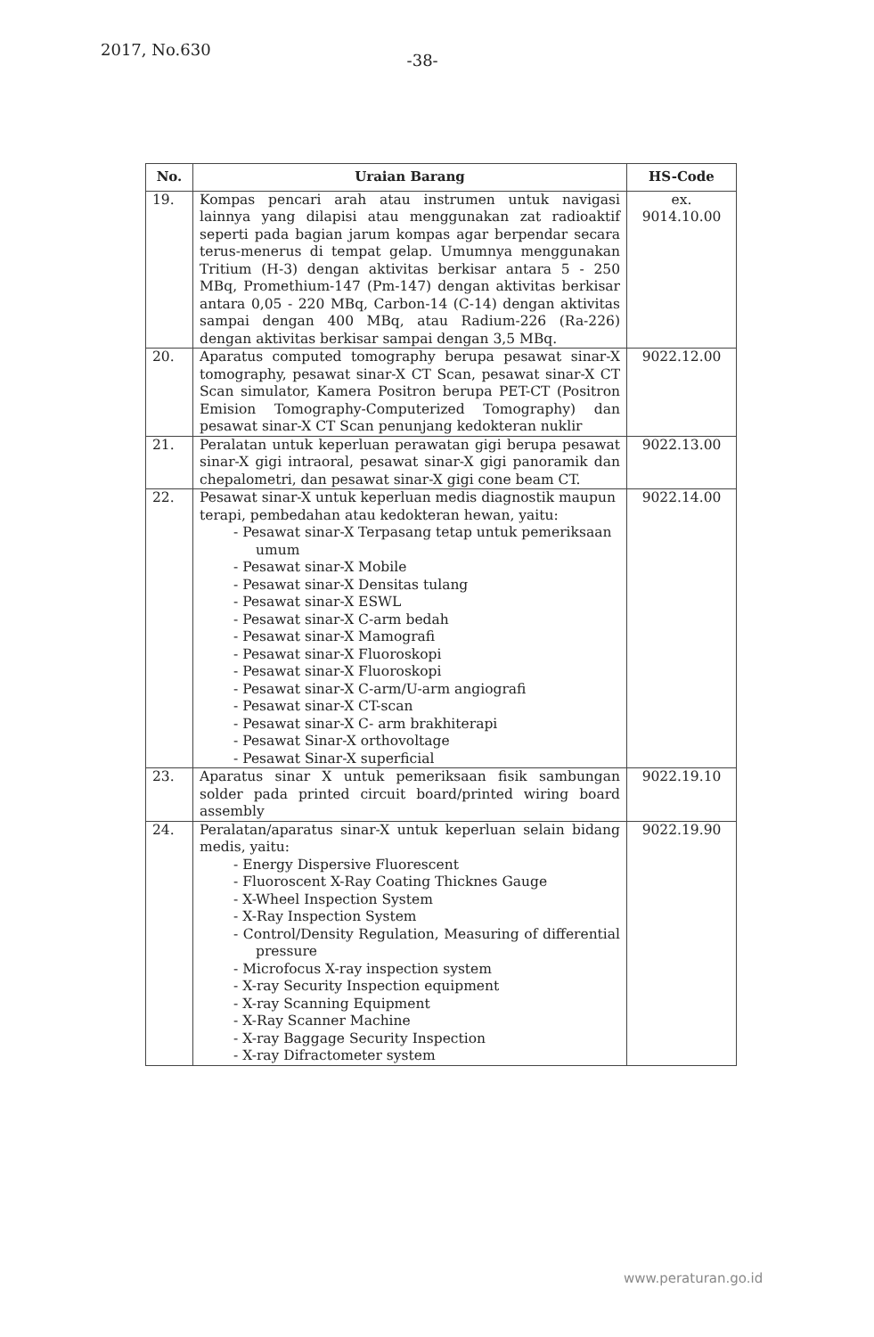2017, No.630 -38-
| No. | Uraian Barang | HS-Code |
| --- | --- | --- |
| 19. | Kompas pencari arah atau instrumen untuk navigasi lainnya yang dilapisi atau menggunakan zat radioaktif seperti pada bagian jarum kompas agar berpendar secara terus-menerus di tempat gelap. Umumnya menggunakan Tritium (H-3) dengan aktivitas berkisar antara 5 - 250 MBq, Promethium-147 (Pm-147) dengan aktivitas berkisar antara 0,05 - 220 MBq, Carbon-14 (C-14) dengan aktivitas sampai dengan 400 MBq, atau Radium-226 (Ra-226) dengan aktivitas berkisar sampai dengan 3,5 MBq. | ex. 9014.10.00 |
| 20. | Aparatus computed tomography berupa pesawat sinar-X tomography, pesawat sinar-X CT Scan, pesawat sinar-X CT Scan simulator, Kamera Positron berupa PET-CT (Positron Emision Tomography-Computerized Tomography) dan pesawat sinar-X CT Scan penunjang kedokteran nuklir | 9022.12.00 |
| 21. | Peralatan untuk keperluan perawatan gigi berupa pesawat sinar-X gigi intraoral, pesawat sinar-X gigi panoramik dan chepalometri, dan pesawat sinar-X gigi cone beam CT. | 9022.13.00 |
| 22. | Pesawat sinar-X untuk keperluan medis diagnostik maupun terapi, pembedahan atau kedokteran hewan, yaitu: - Pesawat sinar-X Terpasang tetap untuk pemeriksaan umum - Pesawat sinar-X Mobile - Pesawat sinar-X Densitas tulang - Pesawat sinar-X ESWL - Pesawat sinar-X C-arm bedah - Pesawat sinar-X Mamografi - Pesawat sinar-X Fluoroskopi - Pesawat sinar-X Fluoroskopi - Pesawat sinar-X C-arm/U-arm angiografi - Pesawat sinar-X CT-scan - Pesawat sinar-X C- arm brakhiterapi - Pesawat Sinar-X orthovoltage - Pesawat Sinar-X superficial | 9022.14.00 |
| 23. | Aparatus sinar X untuk pemeriksaan fisik sambungan solder pada printed circuit board/printed wiring board assembly | 9022.19.10 |
| 24. | Peralatan/aparatus sinar-X untuk keperluan selain bidang medis, yaitu: - Energy Dispersive Fluorescent - Fluoroscent X-Ray Coating Thicknes Gauge - X-Wheel Inspection System - X-Ray Inspection System - Control/Density Regulation, Measuring of differential pressure - Microfocus X-ray inspection system - X-ray Security Inspection equipment - X-ray Scanning Equipment - X-Ray Scanner Machine - X-ray Baggage Security Inspection - X-ray Difractometer system | 9022.19.90 |
www.peraturan.go.id